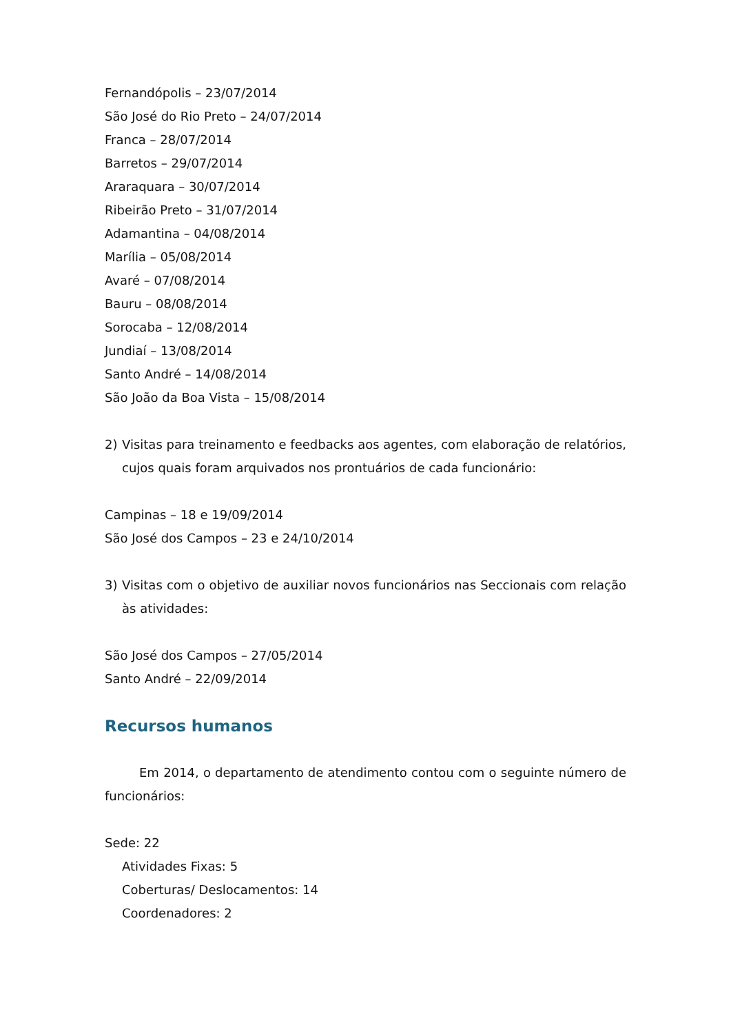Fernandópolis – 23/07/2014
São José do Rio Preto – 24/07/2014
Franca – 28/07/2014
Barretos – 29/07/2014
Araraquara – 30/07/2014
Ribeirão Preto – 31/07/2014
Adamantina – 04/08/2014
Marília – 05/08/2014
Avaré – 07/08/2014
Bauru – 08/08/2014
Sorocaba – 12/08/2014
Jundiaí – 13/08/2014
Santo André – 14/08/2014
São João da Boa Vista – 15/08/2014
2) Visitas para treinamento e feedbacks aos agentes, com elaboração de relatórios, cujos quais foram arquivados nos prontuários de cada funcionário:
Campinas – 18 e 19/09/2014
São José dos Campos – 23 e 24/10/2014
3) Visitas com o objetivo de auxiliar novos funcionários nas Seccionais com relação às atividades:
São José dos Campos – 27/05/2014
Santo André – 22/09/2014
Recursos humanos
Em 2014, o departamento de atendimento contou com o seguinte número de funcionários:
Sede: 22
Atividades Fixas: 5
Coberturas/ Deslocamentos: 14
Coordenadores: 2